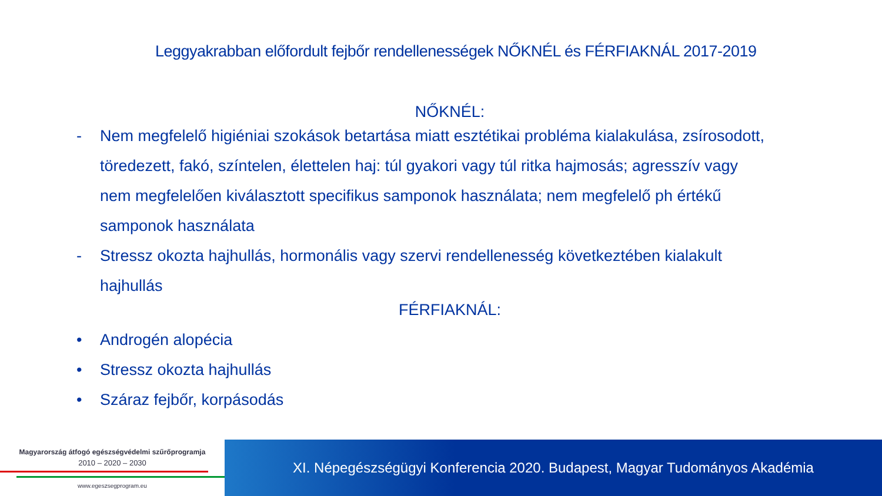Leggyakrabban előfordult fejbőr rendellenességek NŐKNÉL és FÉRFIAKNÁL 2017-2019
NŐKNÉL:
- Nem megfelelő higiéniai szokások betartása miatt esztétikai probléma kialakulása, zsírosodott, töredezett, fakó, színtelen, élettelen haj: túl gyakori vagy túl ritka hajmosás; agresszív vagy nem megfelelően kiválasztott specifikus samponok használata; nem megfelelő ph értékű samponok használata
- Stressz okozta hajhullás, hormonális vagy szervi rendellenesség következtében kialakult hajhullás
FÉRFIAKNÁL:
• Androgén alopécia
• Stressz okozta hajhullás
• Száraz fejbőr, korpásodás
Magyarország átfogó egészségvédelmi szűrőprogramja
2010 – 2020 – 2030
www.egeszsegprogram.eu
XI. Népegészségügyi Konferencia 2020. Budapest, Magyar Tudományos Akadémia